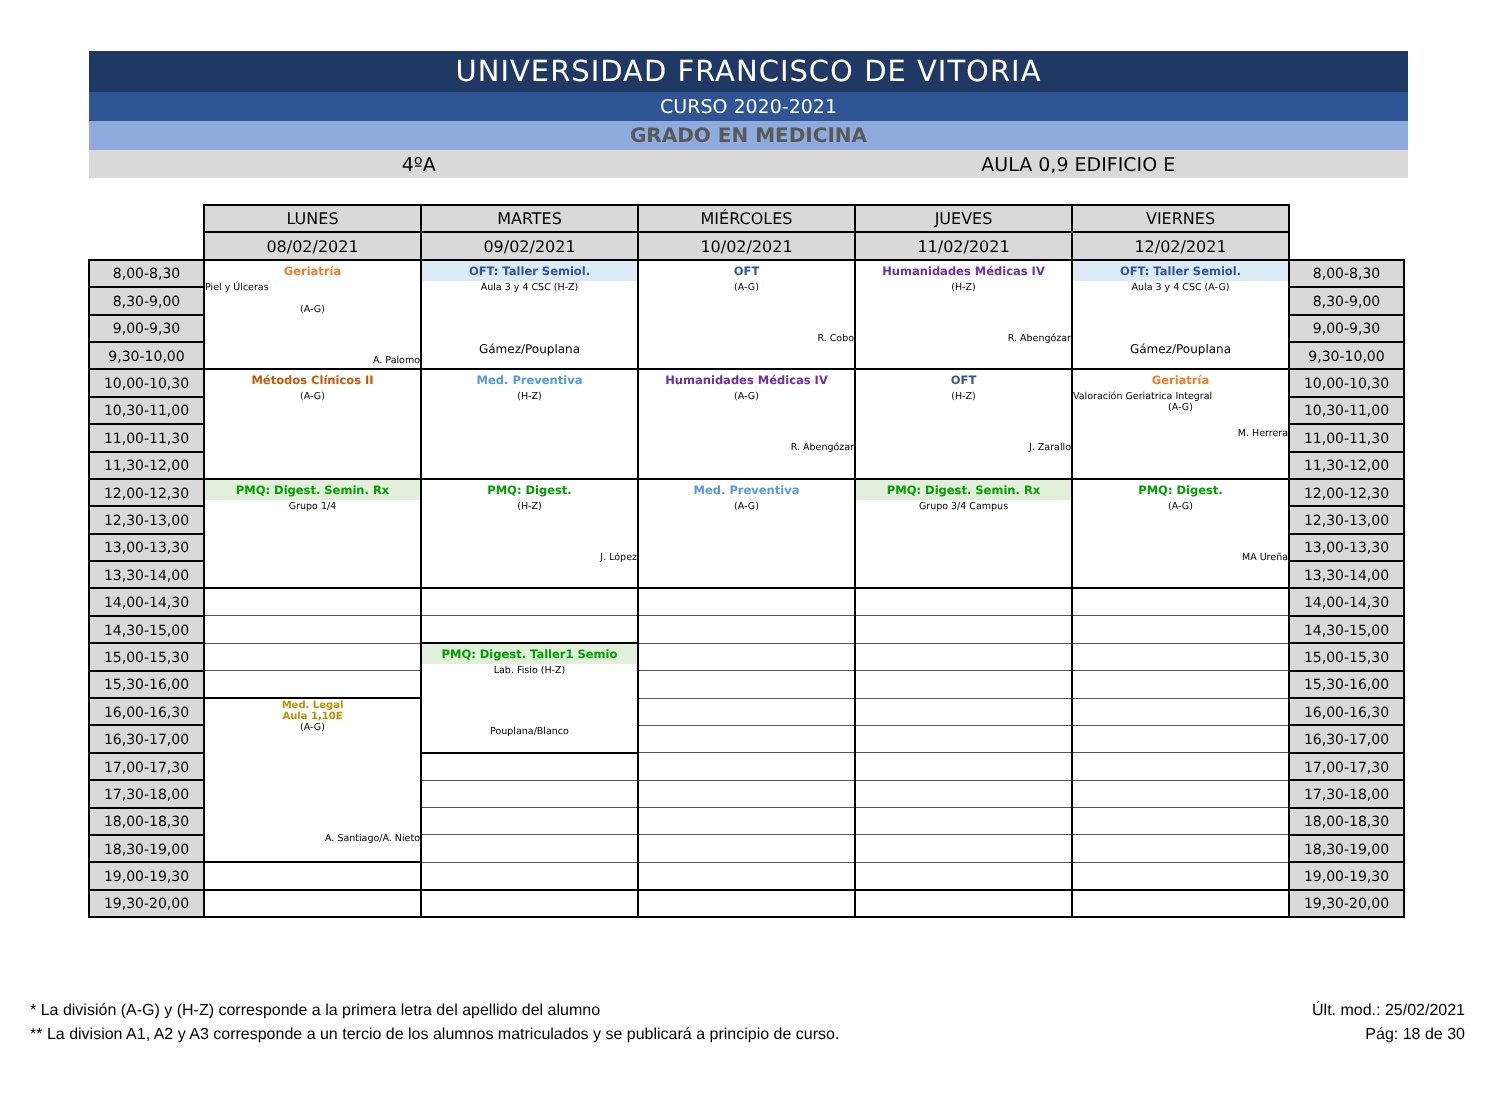UNIVERSIDAD FRANCISCO DE VITORIA
CURSO 2020-2021
GRADO EN MEDICINA
4ºA AULA 0,9 EDIFICIO E
| | LUNES | MARTES | MIÉRCOLES | JUEVES | VIERNES | |
| | 08/02/2021 | 09/02/2021 | 10/02/2021 | 11/02/2021 | 12/02/2021 | |
| 8,00-8,30 | Geriatría Piel y Úlceras (A-G) A. Palomo | OFT: Taller Semiol. Aula 3 y 4 CSC (H-Z) Gámez/Pouplana | OFT (A-G) R. Cobo | Humanidades Médicas IV (H-Z) R. Abengózar | OFT: Taller Semiol. Aula 3 y 4 CSC (A-G) Gámez/Pouplana | 8,00-8,30 |
| 8,30-9,00 | | | | | | 8,30-9,00 |
| 9,00-9,30 | | | | | | 9,00-9,30 |
| 9,30-10,00 | | | | | | 9,30-10,00 |
| 10,00-10,30 | Métodos Clínicos II (A-G) | Med. Preventiva (H-Z) | Humanidades Médicas IV (A-G) R. Abengózar | OFT (H-Z) J. Zarallo | Geriatría Valoración Geriatrica Integral (A-G) M. Herrera | 10,00-10,30 |
| 10,30-11,00 | | | | | | 10,30-11,00 |
| 11,00-11,30 | | | | | | 11,00-11,30 |
| 11,30-12,00 | | | | | | 11,30-12,00 |
| 12,00-12,30 | PMQ: Digest. Semin. Rx Grupo 1/4 | PMQ: Digest. (H-Z) J. López | Med. Preventiva (A-G) | PMQ: Digest. Semin. Rx Grupo 3/4 Campus | PMQ: Digest. (A-G) MA Ureña | 12,00-12,30 |
| 12,30-13,00 | | | | | | 12,30-13,00 |
| 13,00-13,30 | | | | | | 13,00-13,30 |
| 13,30-14,00 | | | | | | 13,30-14,00 |
| 14,00-14,30 | | | | | | 14,00-14,30 |
| 14,30-15,00 | | | | | | 14,30-15,00 |
| 15,00-15,30 | | PMQ: Digest. Taller1 Semio Lab. Fisio (H-Z) Pouplana/Blanco | | | | 15,00-15,30 |
| 15,30-16,00 | | | | | | 15,30-16,00 |
| 16,00-16,30 | Med. Legal Aula 1,10E (A-G) A. Santiago/A. Nieto | | | | | 16,00-16,30 |
| 16,30-17,00 | | | | | | 16,30-17,00 |
| 17,00-17,30 | | | | | | 17,00-17,30 |
| 17,30-18,00 | | | | | | 17,30-18,00 |
| 18,00-18,30 | | | | | | 18,00-18,30 |
| 18,30-19,00 | | | | | | 18,30-19,00 |
| 19,00-19,30 | | | | | | 19,00-19,30 |
| 19,30-20,00 | | | | | | 19,30-20,00 |
* La división (A-G) y (H-Z) corresponde a la primera letra del apellido del alumno
** La division A1, A2 y A3 corresponde a un tercio de los alumnos matriculados y se publicará a principio de curso.
Últ. mod.: 25/02/2021
Pág: 18 de 30